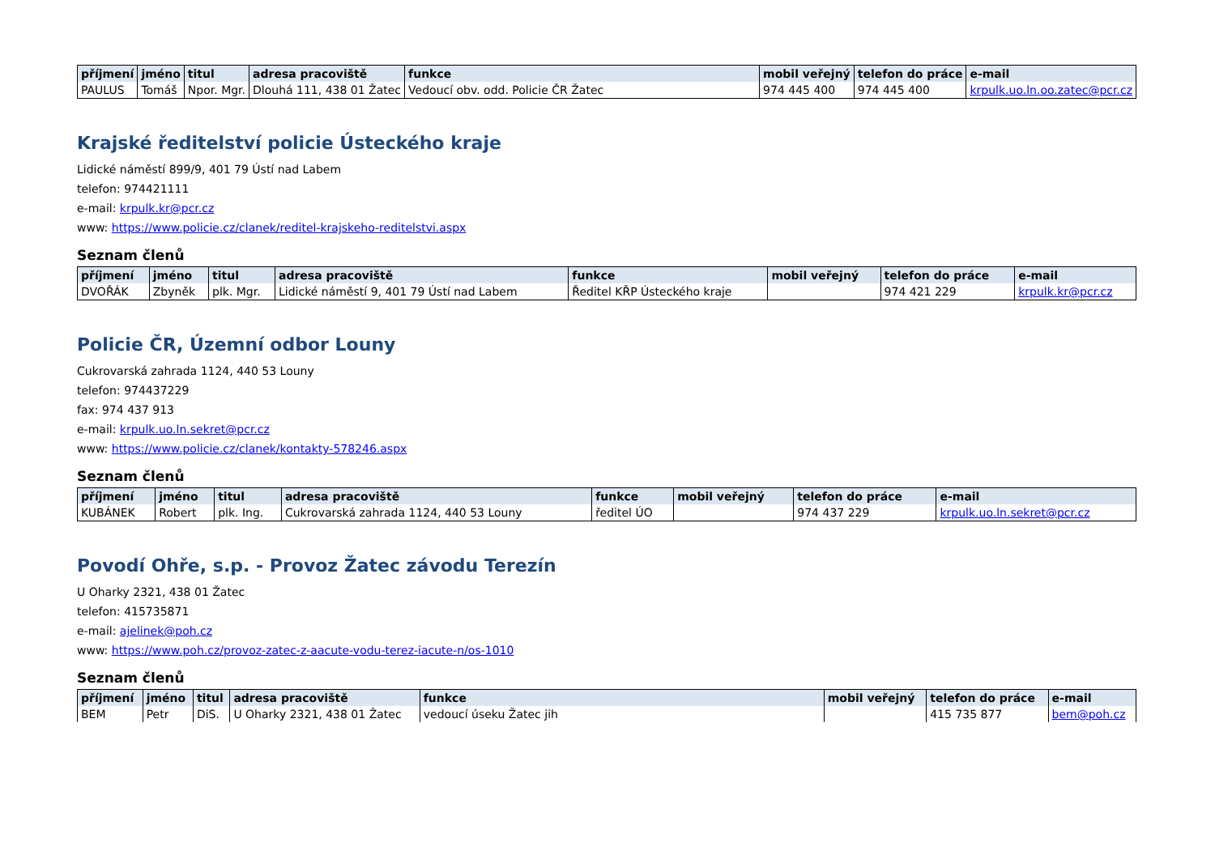| příjmení | jméno | titul | adresa pracoviště | funkce | mobil veřejný | telefon do práce | e-mail |
| --- | --- | --- | --- | --- | --- | --- | --- |
| PAULUS | Tomáš | Npor. Mgr. | Dlouhá 111, 438 01 Žatec | Vedoucí obv. odd. Policie ČR Žatec | 974 445 400 | 974 445 400 | krpulk.uo.ln.oo.zatec@pcr.cz |
Krajské ředitelství policie Ústeckého kraje
Lidické náměstí 899/9, 401 79 Ústí nad Labem
telefon: 974421111
e-mail: krpulk.kr@pcr.cz
www: https://www.policie.cz/clanek/reditel-krajskeho-reditelstvi.aspx
Seznam členů
| příjmení | jméno | titul | adresa pracoviště | funkce | mobil veřejný | telefon do práce | e-mail |
| --- | --- | --- | --- | --- | --- | --- | --- |
| DVOŘÁK | Zbyněk | plk. Mgr. | Lidické náměstí 9, 401 79 Ústí nad Labem | Ředitel KŘP Ústeckého kraje | | 974 421 229 | krpulk.kr@pcr.cz |
Policie ČR, Územní odbor Louny
Cukrovarská zahrada 1124, 440 53 Louny
telefon: 974437229
fax: 974 437 913
e-mail: krpulk.uo.ln.sekret@pcr.cz
www: https://www.policie.cz/clanek/kontakty-578246.aspx
Seznam členů
| příjmení | jméno | titul | adresa pracoviště | funkce | mobil veřejný | telefon do práce | e-mail |
| --- | --- | --- | --- | --- | --- | --- | --- |
| KUBÁNEK | Robert | plk. Ing. | Cukrovarská zahrada 1124, 440 53 Louny | ředitel ÚO | | 974 437 229 | krpulk.uo.ln.sekret@pcr.cz |
Povodí Ohře, s.p. - Provoz Žatec závodu Terezín
U Oharky 2321, 438 01 Žatec
telefon: 415735871
e-mail: ajelinek@poh.cz
www: https://www.poh.cz/provoz-zatec-z-aacute-vodu-terez-iacute-n/os-1010
Seznam členů
| příjmení | jméno | titul | adresa pracoviště | funkce | mobil veřejný | telefon do práce | e-mail |
| --- | --- | --- | --- | --- | --- | --- | --- |
| BEM | Petr | DiS. | U Oharky 2321, 438 01 Žatec | vedoucí úseku Žatec jih | | 415 735 877 | bem@poh.cz |